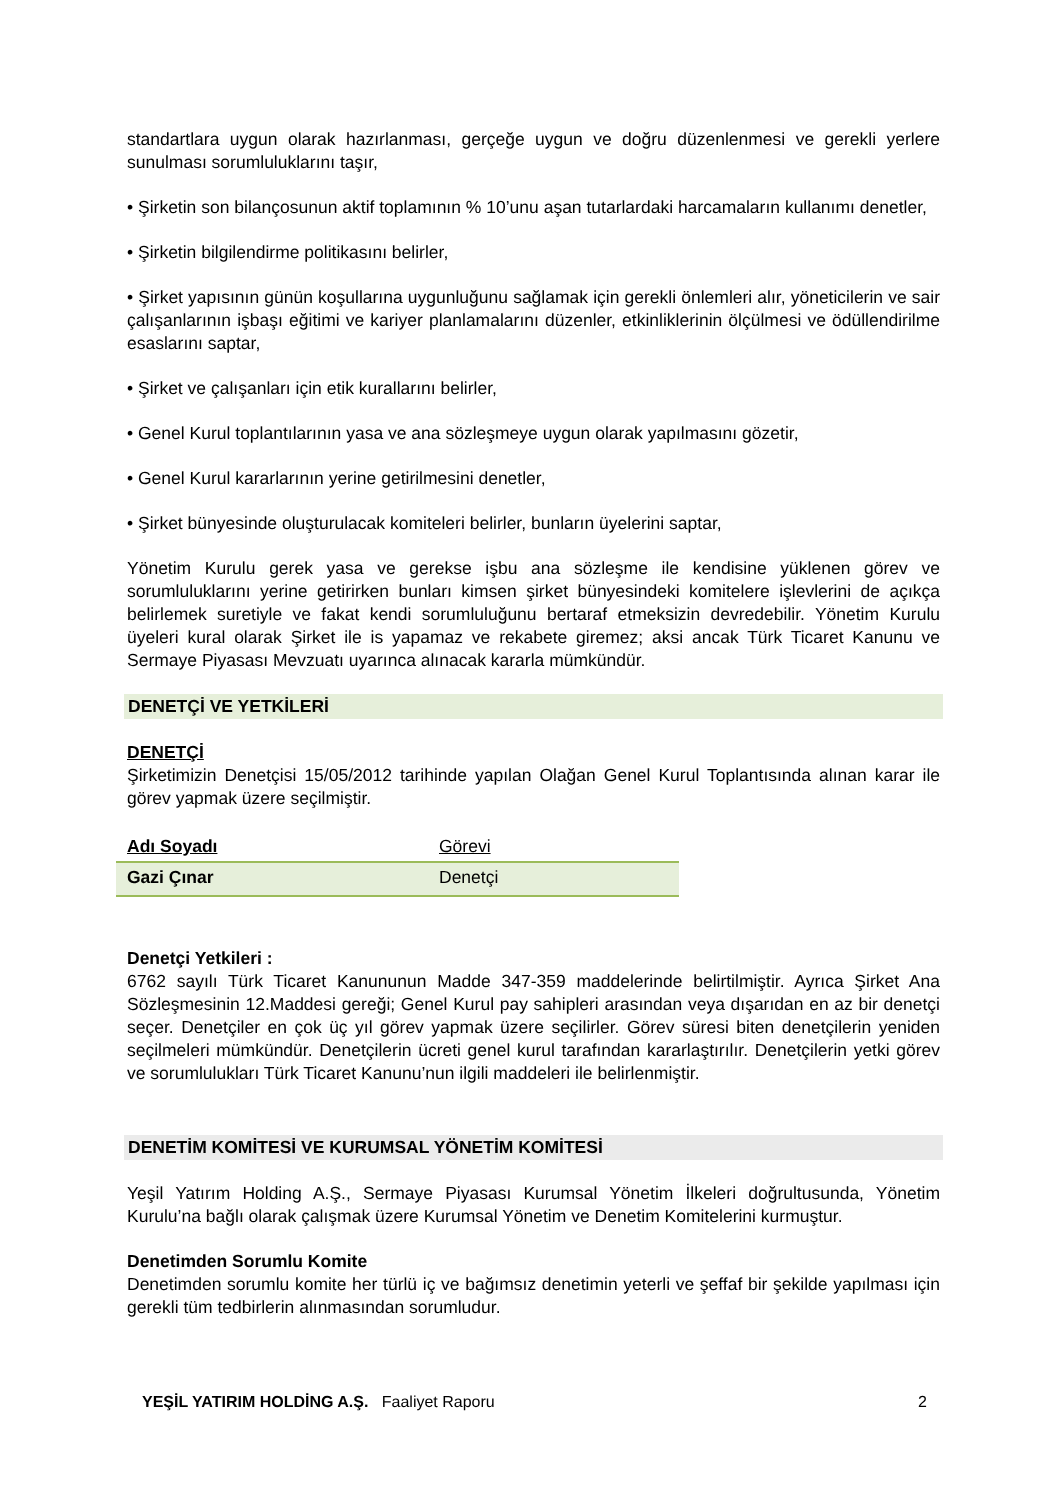standartlara uygun olarak hazırlanması, gerçeğe uygun ve doğru düzenlenmesi ve gerekli yerlere sunulması sorumluluklarını taşır,
• Şirketin son bilançosunun aktif toplamının % 10’unu aşan tutarlardaki harcamaların kullanımı denetler,
• Şirketin bilgilendirme politikasını belirler,
• Şirket yapısının günün koşullarına uygunluğunu sağlamak için gerekli önlemleri alır, yöneticilerin ve sair çalışanlarının işbaşı eğitimi ve kariyer planlamalarını düzenler, etkinliklerinin ölçülmesi ve ödüllendirilme esaslarını saptar,
• Şirket ve çalışanları için etik kurallarını belirler,
• Genel Kurul toplantılarının yasa ve ana sözleşmeye uygun olarak yapılmasını gözetir,
• Genel Kurul kararlarının yerine getirilmesini denetler,
• Şirket bünyesinde oluşturulacak komiteleri belirler, bunların üyelerini saptar,
Yönetim Kurulu gerek yasa ve gerekse işbu ana sözleşme ile kendisine yüklenen görev ve sorumluluklarını yerine getirirken bunları kimsen şirket bünyesindeki komitelere işlevlerini de açıkça belirlemek suretiyle ve fakat kendi sorumluluğunu bertaraf etmeksizin devredebilir. Yönetim Kurulu üyeleri kural olarak Şirket ile is yapamaz ve rekabete giremez; aksi ancak Türk Ticaret Kanunu ve Sermaye Piyasası Mevzuatı uyarınca alınacak kararla mümkündür.
DENETÇİ VE YETKİLERİ
DENETÇİ
Şirketimizin Denetçisi 15/05/2012 tarihinde yapılan Olağan Genel Kurul Toplantısında alınan karar ile görev yapmak üzere seçilmiştir.
| Adı Soyadı | Görevi |
| Gazi Çınar | Denetçi |
Denetçi Yetkileri :
6762 sayılı Türk Ticaret Kanununun Madde 347-359 maddelerinde belirtilmiştir. Ayrıca Şirket Ana Sözleşmesinin 12.Maddesi gereği; Genel Kurul pay sahipleri arasından veya dışarıdan en az bir denetçi seçer. Denetçiler en çok üç yıl görev yapmak üzere seçilirler. Görev süresi biten denetçilerin yeniden seçilmeleri mümkündür. Denetçilerin ücreti genel kurul tarafından kararlaştırılır. Denetçilerin yetki görev ve sorumlulukları Türk Ticaret Kanunu’nun ilgili maddeleri ile belirlenmiştir.
DENETİM KOMİTESİ VE KURUMSAL YÖNETİM KOMİTESİ
Yeşil Yatırım Holding A.Ş., Sermaye Piyasası Kurumsal Yönetim İlkeleri doğrultusunda, Yönetim Kurulu’na bağlı olarak çalışmak üzere Kurumsal Yönetim ve Denetim Komitelerini kurmuştur.
Denetimden Sorumlu Komite
Denetimden sorumlu komite her türlü iç ve bağımsız denetimin yeterli ve şeffaf bir şekilde yapılması için gerekli tüm tedbirlerin alınmasından sorumludur.
YEŞİL YATIRIM HOLDİNG A.Ş. Faaliyet Raporu 2